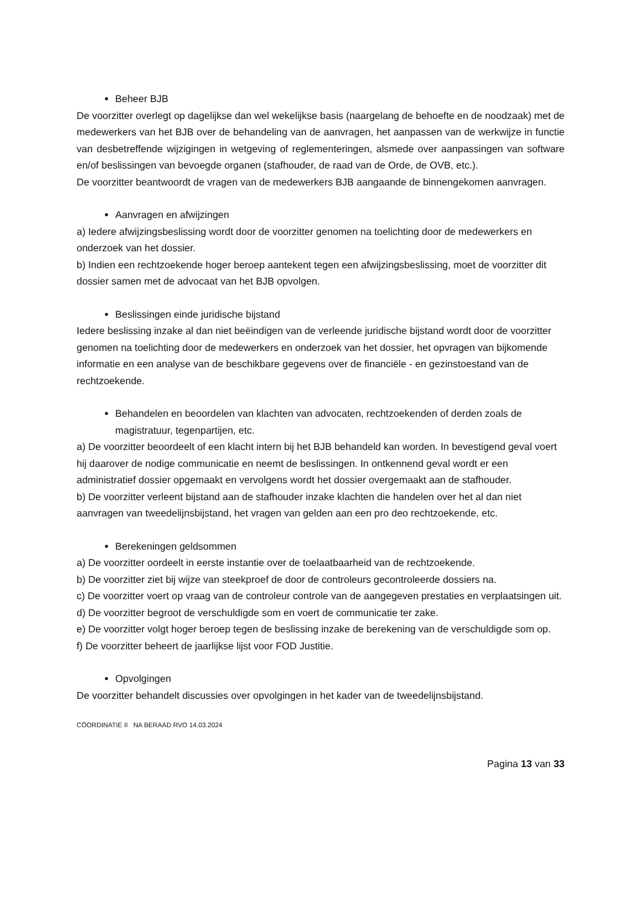Beheer BJB
De voorzitter overlegt op dagelijkse dan wel wekelijkse basis (naargelang de behoefte en de noodzaak) met de medewerkers van het BJB over de behandeling van de aanvragen, het aanpassen van de werkwijze in functie van desbetreffende wijzigingen in wetgeving of reglementeringen, alsmede over aanpassingen van software en/of beslissingen van bevoegde organen (stafhouder, de raad van de Orde, de OVB, etc.).
De voorzitter beantwoordt de vragen van de medewerkers BJB aangaande de binnengekomen aanvragen.
Aanvragen en afwijzingen
a) Iedere afwijzingsbeslissing wordt door de voorzitter genomen na toelichting door de medewerkers en onderzoek van het dossier.
b) Indien een rechtzoekende hoger beroep aantekent tegen een afwijzingsbeslissing, moet de voorzitter dit dossier samen met de advocaat van het BJB opvolgen.
Beslissingen einde juridische bijstand
Iedere beslissing inzake al dan niet beëindigen van de verleende juridische bijstand wordt door de voorzitter genomen na toelichting door de medewerkers en onderzoek van het dossier, het opvragen van bijkomende informatie en een analyse van de beschikbare gegevens over de financiële - en gezinstoestand van de rechtzoekende.
Behandelen en beoordelen van klachten van advocaten, rechtzoekenden of derden zoals de magistratuur, tegenpartijen, etc.
a) De voorzitter beoordeelt of een klacht intern bij het BJB behandeld kan worden. In bevestigend geval voert hij daarover de nodige communicatie en neemt de beslissingen. In ontkennend geval wordt er een administratief dossier opgemaakt en vervolgens wordt het dossier overgemaakt aan de stafhouder.
b) De voorzitter verleent bijstand aan de stafhouder inzake klachten die handelen over het al dan niet aanvragen van tweedelijnsbijstand, het vragen van gelden aan een pro deo rechtzoekende, etc.
Berekeningen geldsommen
a) De voorzitter oordeelt in eerste instantie over de toelaatbaarheid van de rechtzoekende.
b) De voorzitter ziet bij wijze van steekproef de door de controleurs gecontroleerde dossiers na.
c) De voorzitter voert op vraag van de controleur controle van de aangegeven prestaties en verplaatsingen uit.
d) De voorzitter begroot de verschuldigde som en voert de communicatie ter zake.
e) De voorzitter volgt hoger beroep tegen de beslissing inzake de berekening van de verschuldigde som op.
f) De voorzitter beheert de jaarlijkse lijst voor FOD Justitie.
Opvolgingen
De voorzitter behandelt discussies over opvolgingen in het kader van de tweedelijnsbijstand.
CÖORDINATIE II NA BERAAD RVO 14.03.2024
Pagina 13 van 33